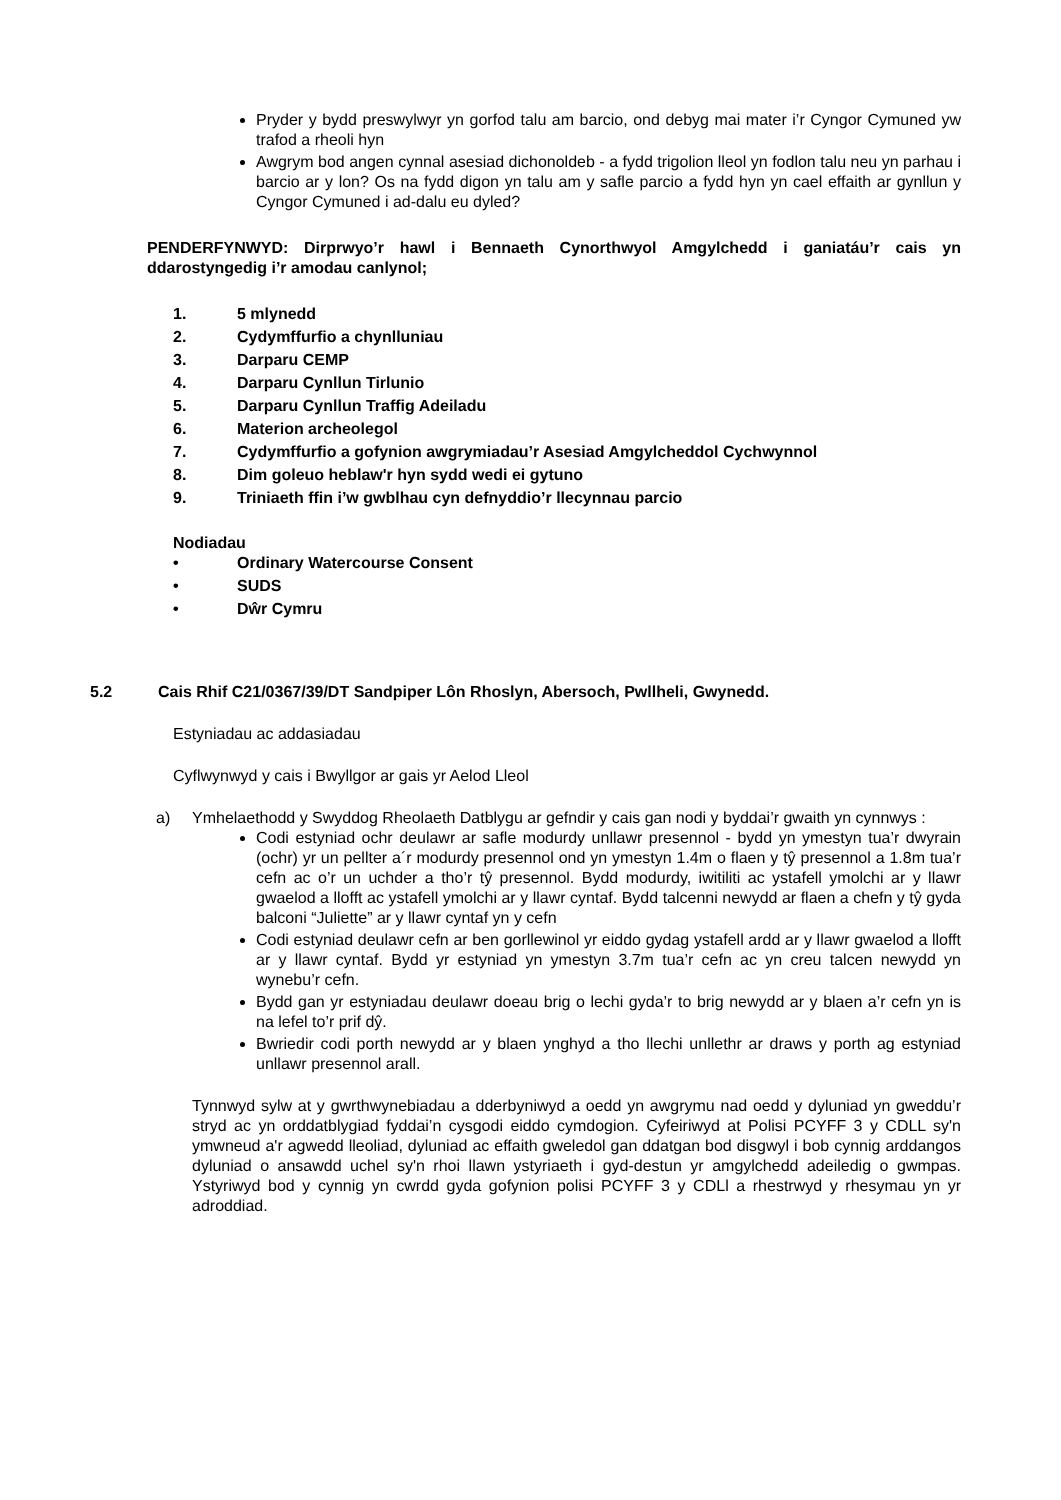Pryder y bydd preswylwyr yn gorfod talu am barcio, ond debyg mai mater i’r Cyngor Cymuned yw trafod a rheoli hyn
Awgrym bod angen cynnal asesiad dichonoldeb - a fydd trigolion lleol yn fodlon talu neu yn parhau i barcio ar y lon? Os na fydd digon yn talu am y safle parcio a fydd hyn yn cael effaith ar gynllun y Cyngor Cymuned i ad-dalu eu dyled?
PENDERFYNWYD: Dirprwyo’r hawl i Bennaeth Cynorthwyol Amgylchedd i ganiatáu’r cais yn ddarostyngedig i’r amodau canlynol;
1. 5 mlynedd
2. Cydymffurfio a chynlluniau
3. Darparu CEMP
4. Darparu Cynllun Tirlunio
5. Darparu Cynllun Traffig Adeiladu
6. Materion archeolegol
7. Cydymffurfio a gofynion awgrymiadau’r Asesiad Amgylcheddol Cychwynnol
8. Dim goleuo heblaw'r hyn sydd wedi ei gytuno
9. Triniaeth ffin i’w gwblhau cyn defnyddio’r llecynnau parcio
Nodiadau
• Ordinary Watercourse Consent
• SUDS
• Dŵr Cymru
5.2 Cais Rhif C21/0367/39/DT Sandpiper Lôn Rhoslyn, Abersoch, Pwllheli, Gwynedd.
Estyniadau ac addasiadau
Cyflwynwyd y cais i Bwyllgor ar gais yr Aelod Lleol
a) Ymhelaethodd y Swyddog Rheolaeth Datblygu ar gefndir y cais gan nodi y byddai’r gwaith yn cynnwys :
Codi estyniad ochr deulawr ar safle modurdy unllawr presennol - bydd yn ymestyn tua’r dwyrain (ochr) yr un pellter a´r modurdy presennol ond yn ymestyn 1.4m o flaen y tŷ presennol a 1.8m tua’r cefn ac o’r un uchder a tho’r tŷ presennol. Bydd modurdy, iwitiliti ac ystafell ymolchi ar y llawr gwaelod a llofft ac ystafell ymolchi ar y llawr cyntaf. Bydd talcenni newydd ar flaen a chefn y tŷ gyda balconi “Juliette” ar y llawr cyntaf yn y cefn
Codi estyniad deulawr cefn ar ben gorllewinol yr eiddo gydag ystafell ardd ar y llawr gwaelod a llofft ar y llawr cyntaf. Bydd yr estyniad yn ymestyn 3.7m tua’r cefn ac yn creu talcen newydd yn wynebu’r cefn.
Bydd gan yr estyniadau deulawr doeau brig o lechi gyda’r to brig newydd ar y blaen a’r cefn yn is na lefel to’r prif dŷ.
Bwriedir codi porth newydd ar y blaen ynghyd a tho llechi unllethr ar draws y porth ag estyniad unllawr presennol arall.
Tynnwyd sylw at y gwrthwynebiadau a dderbyniwyd a oedd yn awgrymu nad oedd y dyluniad yn gweddu’r stryd ac yn orddatblygiad fyddai’n cysgodi eiddo cymdogion. Cyfeiriwyd at Polisi PCYFF 3 y CDLL sy'n ymwneud a'r agwedd lleoliad, dyluniad ac effaith gweledol gan ddatgan bod disgwyl i bob cynnig arddangos dyluniad o ansawdd uchel sy'n rhoi llawn ystyriaeth i gyd-destun yr amgylchedd adeiledig o gwmpas. Ystyriwyd bod y cynnig yn cwrdd gyda gofynion polisi PCYFF 3 y CDLl a rhestrwyd y rhesymau yn yr adroddiad.